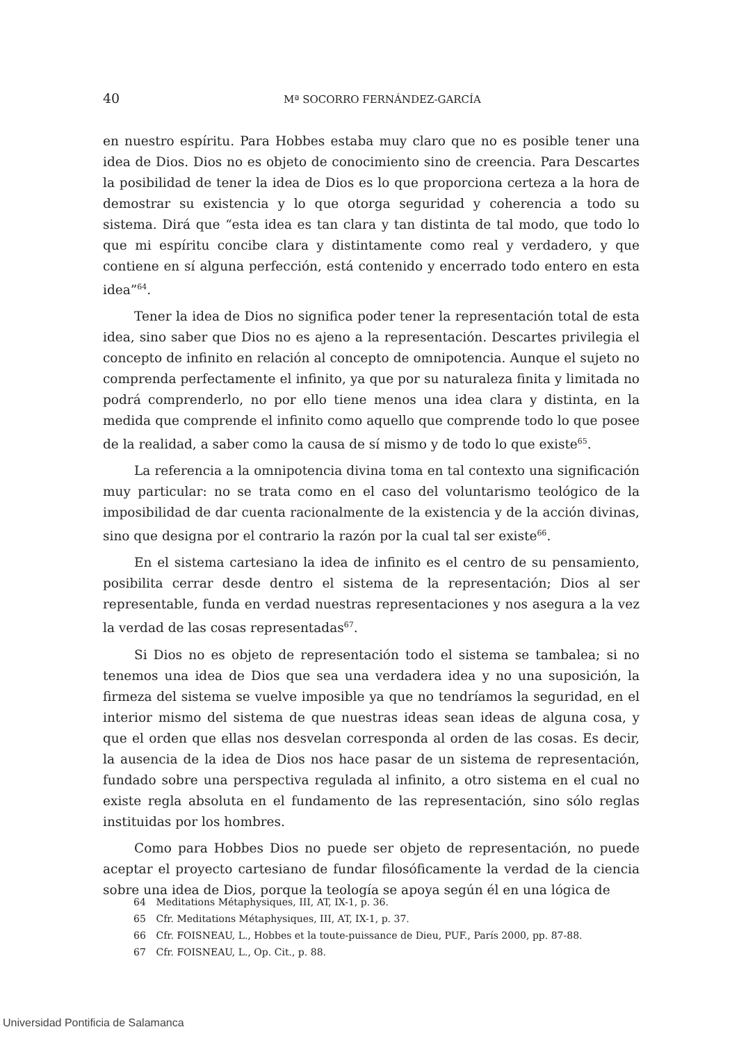40 Mª SOCORRO FERNÁNDEZ-GARCÍA
en nuestro espíritu. Para Hobbes estaba muy claro que no es posible tener una idea de Dios. Dios no es objeto de conocimiento sino de creencia. Para Descartes la posibilidad de tener la idea de Dios es lo que proporciona certeza a la hora de demostrar su existencia y lo que otorga seguridad y coherencia a todo su sistema. Dirá que “esta idea es tan clara y tan distinta de tal modo, que todo lo que mi espíritu concibe clara y distintamente como real y verdadero, y que contiene en sí alguna perfección, está contenido y encerrado todo entero en esta idea”<sup>64</sup>.
Tener la idea de Dios no significa poder tener la representación total de esta idea, sino saber que Dios no es ajeno a la representación. Descartes privilegia el concepto de infinito en relación al concepto de omnipotencia. Aunque el sujeto no comprenda perfectamente el infinito, ya que por su naturaleza finita y limitada no podrá comprenderlo, no por ello tiene menos una idea clara y distinta, en la medida que comprende el infinito como aquello que comprende todo lo que posee de la realidad, a saber como la causa de sí mismo y de todo lo que existe<sup>65</sup>.
La referencia a la omnipotencia divina toma en tal contexto una significación muy particular: no se trata como en el caso del voluntarismo teológico de la imposibilidad de dar cuenta racionalmente de la existencia y de la acción divinas, sino que designa por el contrario la razón por la cual tal ser existe<sup>66</sup>.
En el sistema cartesiano la idea de infinito es el centro de su pensamiento, posibilita cerrar desde dentro el sistema de la representación; Dios al ser representable, funda en verdad nuestras representaciones y nos asegura a la vez la verdad de las cosas representadas<sup>67</sup>.
Si Dios no es objeto de representación todo el sistema se tambalea; si no tenemos una idea de Dios que sea una verdadera idea y no una suposición, la firmeza del sistema se vuelve imposible ya que no tendríamos la seguridad, en el interior mismo del sistema de que nuestras ideas sean ideas de alguna cosa, y que el orden que ellas nos desvelan corresponda al orden de las cosas. Es decir, la ausencia de la idea de Dios nos hace pasar de un sistema de representación, fundado sobre una perspectiva regulada al infinito, a otro sistema en el cual no existe regla absoluta en el fundamento de las representación, sino sólo reglas instituidas por los hombres.
Como para Hobbes Dios no puede ser objeto de representación, no puede aceptar el proyecto cartesiano de fundar filosóficamente la verdad de la ciencia sobre una idea de Dios, porque la teología se apoya según él en una lógica de
64 Meditations Métaphysiques, III, AT, IX-1, p. 36.
65 Cfr. Meditations Métaphysiques, III, AT, IX-1, p. 37.
66 Cfr. FOISNEAU, L., Hobbes et la toute-puissance de Dieu, PUF., París 2000, pp. 87-88.
67 Cfr. FOISNEAU, L., Op. Cit., p. 88.
Universidad Pontificia de Salamanca